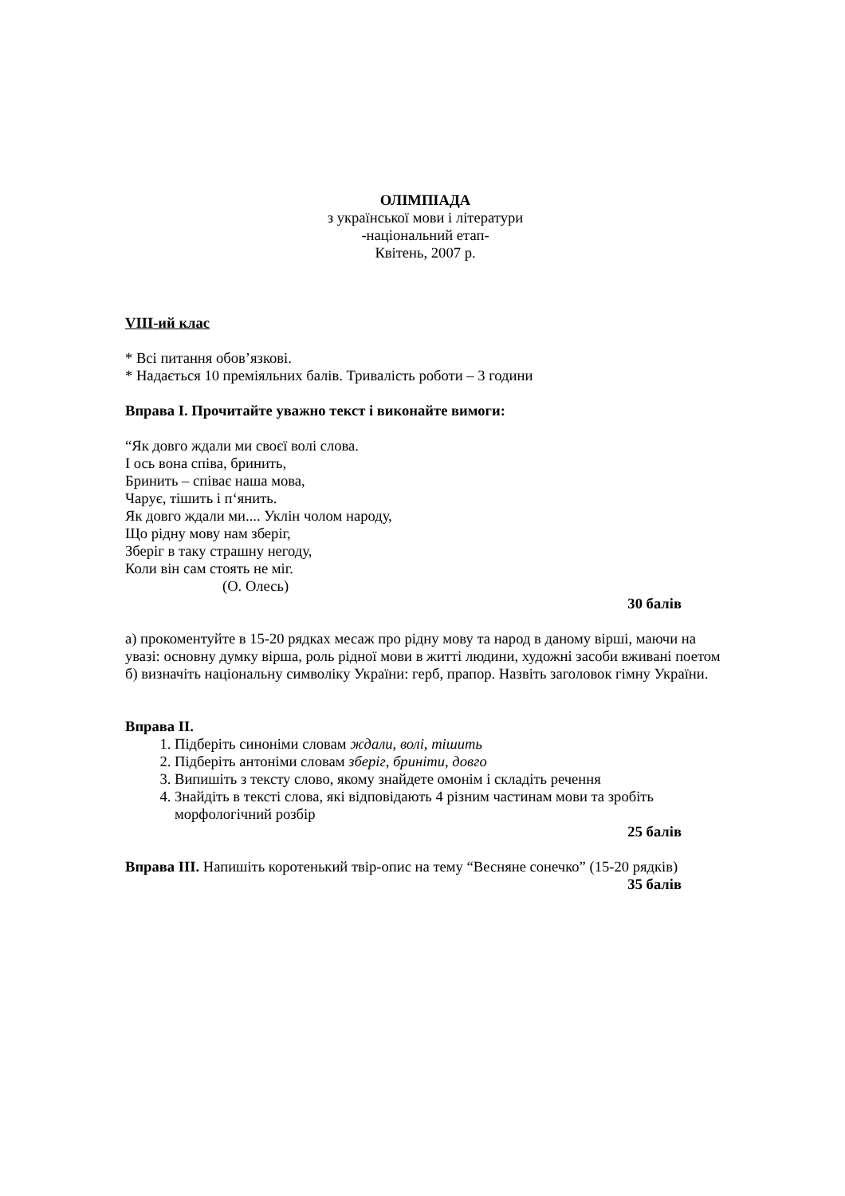ОЛІМПІАДА
з української мови і літератури
-національний етап-
Квітень, 2007 р.
VIII-ий клас
* Всі питання обов’язкові.
* Надається 10 преміяльних балів. Тривалість роботи – 3 години
Вправа I. Прочитайте уважно текст і виконайте вимоги:
“Як довго ждали ми своєї волі слова.
І ось вона співа, бринить,
Бринить – співає наша мова,
Чарує, тішить і п‘янить.
Як довго ждали ми.... Уклін чолом народу,
Що рідну мову нам зберіг,
Зберіг в таку страшну негоду,
Коли він сам стоять не міг.
(О. Олесь)
30 балів
а) прокоментуйте в 15-20 рядках месаж про рідну мову та народ в даному вірші, маючи на увазі: основну думку вірша, роль рідної мови в житті людини, художні засоби вживані поетом
б) визначіть національну символіку України: герб, прапор. Назвіть заголовок гімну України.
Вправа II.
1. Підберіть синоніми словам ждали, волі, тішить
2. Підберіть антоніми словам зберіг, бриніти, довго
3. Випишіть з тексту слово, якому знайдете омонім і складіть речення
4. Знайдіть в тексті слова, які відповідають 4 різним частинам мови та зробіть морфологічний розбір
25 балів
Вправа III. Напишіть коротенький твір-опис на тему “Весняне сонечко” (15-20 рядків)
35 балів